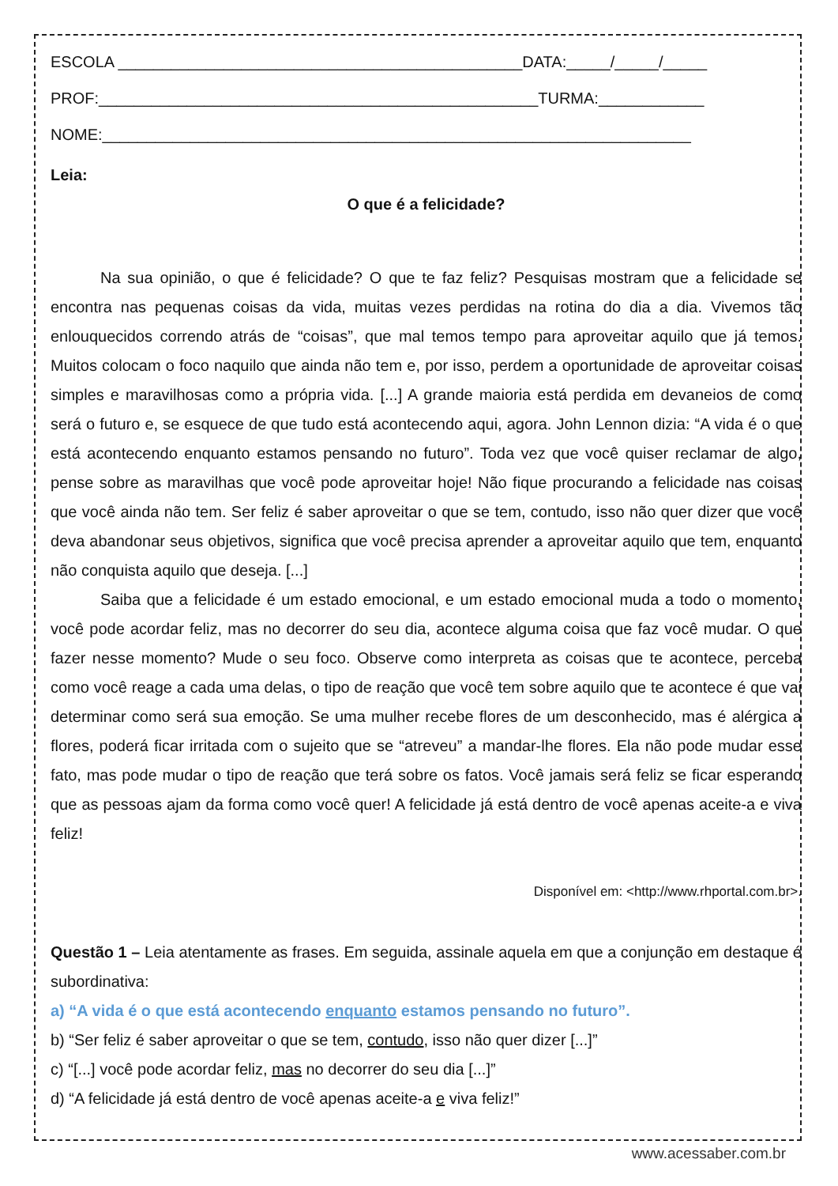ESCOLA ______________________________________________DATA:_____/_____/_____
PROF:__________________________________________________TURMA:____________
NOME:___________________________________________________________________
Leia:
O que é a felicidade?
Na sua opinião, o que é felicidade? O que te faz feliz? Pesquisas mostram que a felicidade se encontra nas pequenas coisas da vida, muitas vezes perdidas na rotina do dia a dia. Vivemos tão enlouquecidos correndo atrás de “coisas”, que mal temos tempo para aproveitar aquilo que já temos. Muitos colocam o foco naquilo que ainda não tem e, por isso, perdem a oportunidade de aproveitar coisas simples e maravilhosas como a própria vida. [...] A grande maioria está perdida em devaneios de como será o futuro e, se esquece de que tudo está acontecendo aqui, agora. John Lennon dizia: “A vida é o que está acontecendo enquanto estamos pensando no futuro”. Toda vez que você quiser reclamar de algo, pense sobre as maravilhas que você pode aproveitar hoje! Não fique procurando a felicidade nas coisas que você ainda não tem. Ser feliz é saber aproveitar o que se tem, contudo, isso não quer dizer que você deva abandonar seus objetivos, significa que você precisa aprender a aproveitar aquilo que tem, enquanto não conquista aquilo que deseja. [...]
Saiba que a felicidade é um estado emocional, e um estado emocional muda a todo o momento, você pode acordar feliz, mas no decorrer do seu dia, acontece alguma coisa que faz você mudar. O que fazer nesse momento? Mude o seu foco. Observe como interpreta as coisas que te acontece, perceba como você reage a cada uma delas, o tipo de reação que você tem sobre aquilo que te acontece é que vai determinar como será sua emoção. Se uma mulher recebe flores de um desconhecido, mas é alérgica a flores, poderá ficar irritada com o sujeito que se “atreveu” a mandar-lhe flores. Ela não pode mudar esse fato, mas pode mudar o tipo de reação que terá sobre os fatos. Você jamais será feliz se ficar esperando que as pessoas ajam da forma como você quer! A felicidade já está dentro de você apenas aceite-a e viva feliz!
Disponível em: <http://www.rhportal.com.br>.
Questão 1 – Leia atentamente as frases. Em seguida, assinale aquela em que a conjunção em destaque é subordinativa:
a) “A vida é o que está acontecendo enquanto estamos pensando no futuro”.
b) “Ser feliz é saber aproveitar o que se tem, contudo, isso não quer dizer [...]”
c) “[...] você pode acordar feliz, mas no decorrer do seu dia [...]”
d) “A felicidade já está dentro de você apenas aceite-a e viva feliz!”
www.acessaber.com.br